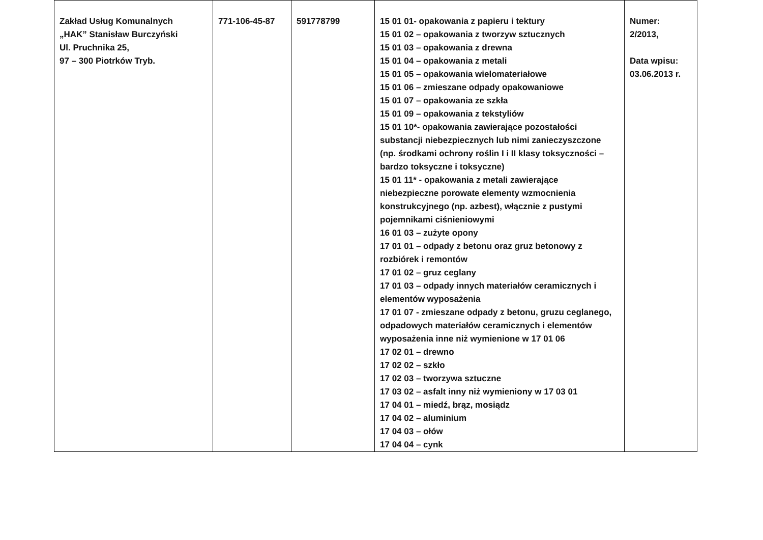| Zakład Usług Komunalnych „HAK” Stanisław Burczyński Ul. Pruchnika 25, 97 – 300 Piotrków Tryb. | 771-106-45-87 | 591778799 | 15 01 01- opakowania z papieru i tektury 15 01 02 – opakowania z tworzyw sztucznych 15 01 03 – opakowania z drewna 15 01 04 – opakowania z metali 15 01 05 – opakowania wielomateriałowe 15 01 06 – zmieszane odpady opakowaniowe 15 01 07 – opakowania ze szkła 15 01 09 – opakowania z tekstyliów 15 01 10*- opakowania zawierające pozostałości substancji niebezpiecznych lub nimi zanieczyszczone (np. środkami ochrony roślin I i II klasy toksyczności – bardzo toksyczne i toksyczne) 15 01 11* - opakowania z metali zawierające niebezpieczne porowate elementy wzmocnienia konstrukcyjnego (np. azbest), włącznie z pustymi pojemnikami ciśnieniowymi 16 01 03 – zużyte opony 17 01 01 – odpady z betonu oraz gruz betonowy z rozbiórek i remontów 17 01 02 – gruz ceglany 17 01 03 – odpady innych materiałów ceramicznych i elementów wyposażenia 17 01 07 - zmieszane odpady z betonu, gruzu ceglanego, odpadowych materiałów ceramicznych i elementów wyposażenia inne niż wymienione w 17 01 06 17 02 01 – drewno 17 02 02 – szkło 17 02 03 – tworzywa sztuczne 17 03 02 – asfalt inny niż wymieniony w 17 03 01 17 04 01 – miedź, brąz, mosiądz 17 04 02 – aluminium 17 04 03 – ołów 17 04 04 – cynk | Numer: 2/2013, Data wpisu: 03.06.2013 r. |